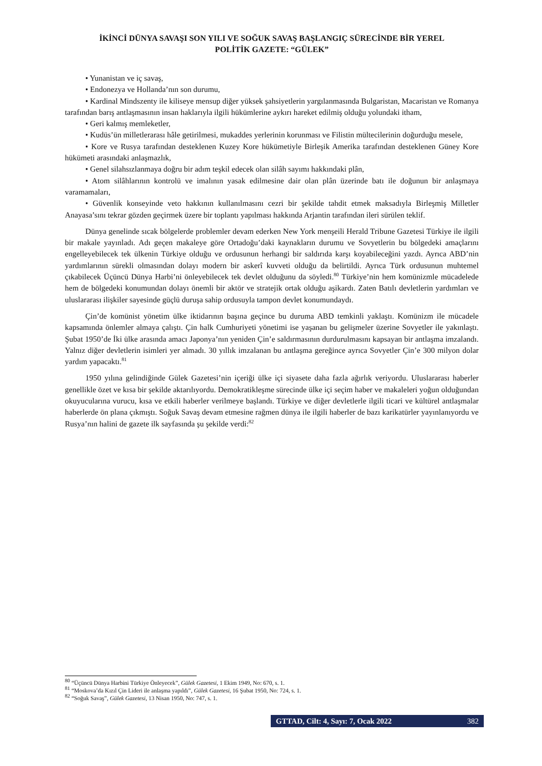İKİNCİ DÜNYA SAVAŞI SON YILI VE SOĞUK SAVAŞ BAŞLANGIÇ SÜRECİNDE BİR YEREL
POLİTİK GAZETE: “GÜLEK”
• Yunanistan ve iç savaş,
• Endonezya ve Hollanda’nın son durumu,
• Kardinal Mindszenty ile kiliseye mensup diğer yüksek şahsiyetlerin yargılanmasında Bulgaristan, Macaristan ve Romanya tarafından barış antlaşmasının insan haklarıyla ilgili hükümlerine aykırı hareket edilmiş olduğu yolundaki itham,
• Geri kalmış memleketler,
• Kudüs’ün milletlerarası hâle getirilmesi, mukaddes yerlerinin korunması ve Filistin mültecilerinin doğurduğu mesele,
• Kore ve Rusya tarafından desteklenen Kuzey Kore hükümetiyle Birleşik Amerika tarafından desteklenen Güney Kore hükümeti arasındaki anlaşmazlık,
• Genel silahsızlanmaya doğru bir adım teşkil edecek olan silâh sayımı hakkındaki plân,
• Atom silâhlarının kontrolü ve imalının yasak edilmesine dair olan plân üzerinde batı ile doğunun bir anlaşmaya varamamaları,
• Güvenlik konseyinde veto hakkının kullanılmasını cezri bir şekilde tahdit etmek maksadıyla Birleşmiş Milletler Anayasa’sını tekrar gözden geçirmek üzere bir toplantı yapılması hakkında Arjantin tarafından ileri sürülen teklif.
Dünya genelinde sıcak bölgelerde problemler devam ederken New York menşeili Herald Tribune Gazetesi Türkiye ile ilgili bir makale yayınladı. Adı geçen makaleye göre Ortadoğu’daki kaynakların durumu ve Sovyetlerin bu bölgedeki amaçlarını engelleyebilecek tek ülkenin Türkiye olduğu ve ordusunun herhangi bir saldırıda karşı koyabileceğini yazdı. Ayrıca ABD’nin yardımlarının sürekli olmasından dolayı modern bir askerî kuvveti olduğu da belirtildi. Ayrıca Türk ordusunun muhtemel çıkabilecek Üçüncü Dünya Harbi’ni önleyebilecek tek devlet olduğunu da söyledi.<sup>80</sup> Türkiye’nin hem komünizmle mücadelede hem de bölgedeki konumundan dolayı önemli bir aktör ve stratejik ortak olduğu aşikardı. Zaten Batılı devletlerin yardımları ve uluslararası ilişkiler sayesinde güçlü duruşa sahip ordusuyla tampon devlet konumundaydı.
Çin’de komünist yönetim ülke iktidarının başına geçince bu duruma ABD temkinli yaklaştı. Komünizm ile mücadele kapsamında önlemler almaya çalıştı. Çin halk Cumhuriyeti yönetimi ise yaşanan bu gelişmeler üzerine Sovyetler ile yakınlaştı. Şubat 1950’de İki ülke arasında amacı Japonya’nın yeniden Çin’e saldırmasının durdurulmasını kapsayan bir antlaşma imzalandı. Yalnız diğer devletlerin isimleri yer almadı. 30 yıllık imzalanan bu antlaşma gereğince ayrıca Sovyetler Çin’e 300 milyon dolar yardım yapacaktı.<sup>81</sup>
1950 yılına gelindiğinde Gülek Gazetesi’nin içeriği ülke içi siyasete daha fazla ağırlık veriyordu. Uluslararası haberler genellikle özet ve kısa bir şekilde aktarılıyordu. Demokratikleşme sürecinde ülke içi seçim haber ve makaleleri yoğun olduğundan okuyucularına vurucu, kısa ve etkili haberler verilmeye başlandı. Türkiye ve diğer devletlerle ilgili ticari ve kültürel antlaşmalar haberlerde ön plana çıkmıştı. Soğuk Savaş devam etmesine rağmen dünya ile ilgili haberler de bazı karikatürler yayınlanıyordu ve Rusya’nın halini de gazete ilk sayfasında şu şekilde verdi:<sup>82</sup>
<sup>80</sup> “Üçüncü Dünya Harbini Türkiye Önleyecek”, Gülek Gazetesi, 1 Ekim 1949, No: 670, s. 1.
<sup>81</sup> “Moskova’da Kızıl Çin Lideri ile anlaşma yapıldı”, Gülek Gazetesi, 16 Şubat 1950, No: 724, s. 1.
<sup>82</sup> “Soğuk Savaş”, Gülek Gazetesi, 13 Nisan 1950, No: 747, s. 1.
GTTAD, Cilt: 4, Sayı: 7, Ocak 2022 382